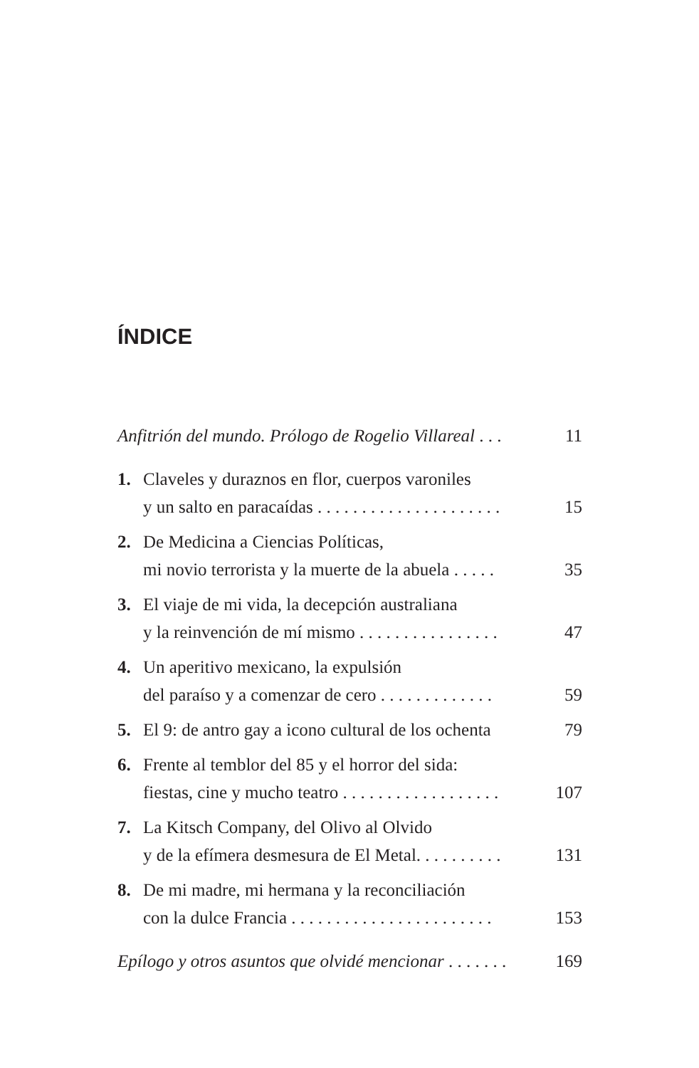ÍNDICE
Anfitrión del mundo. Prólogo de Rogelio Villareal . . .
11
1. Claveles y duraznos en flor, cuerpos varoniles
y un salto en paracaídas . . . . . . . . . . . . . . . . . . . . .
15
2. De Medicina a Ciencias Políticas,
mi novio terrorista y la muerte de la abuela . . . . .
35
3. El viaje de mi vida, la decepción australiana
y la reinvención de mí mismo . . . . . . . . . . . . . . . .
47
4. Un aperitivo mexicano, la expulsión
del paraíso y a comenzar de cero . . . . . . . . . . . . .
59
5. El 9: de antro gay a icono cultural de los ochenta
79
6. Frente al temblor del 85 y el horror del sida:
fiestas, cine y mucho teatro . . . . . . . . . . . . . . . . . .
107
7. La Kitsch Company, del Olivo al Olvido
y de la efímera desmesura de El Metal. . . . . . . . . .
131
8. De mi madre, mi hermana y la reconciliación
con la dulce Francia . . . . . . . . . . . . . . . . . . . . . . .
153
Epílogo y otros asuntos que olvidé mencionar . . . . . . .
169